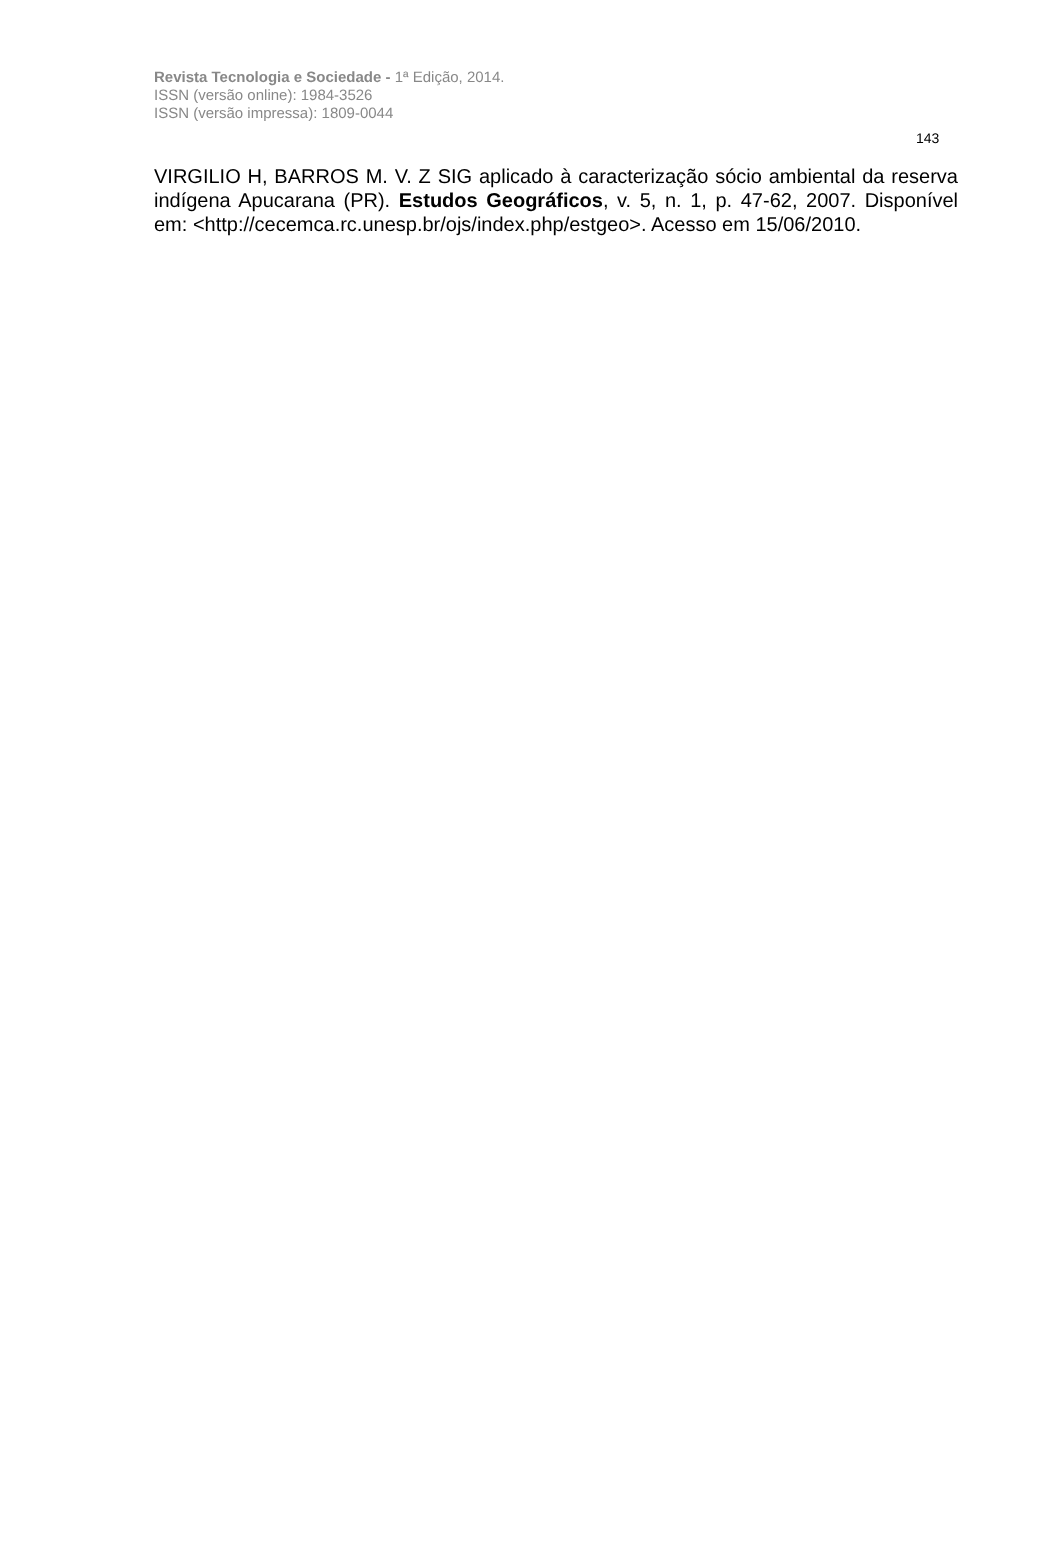Revista Tecnologia e Sociedade - 1ª Edição, 2014.
ISSN (versão online): 1984-3526
ISSN (versão impressa): 1809-0044
143
VIRGILIO H, BARROS M. V. Z SIG aplicado à caracterização sócio ambiental da reserva indígena Apucarana (PR). Estudos Geográficos, v. 5, n. 1, p. 47-62, 2007. Disponível em: <http://cecemca.rc.unesp.br/ojs/index.php/estgeo>. Acesso em 15/06/2010.